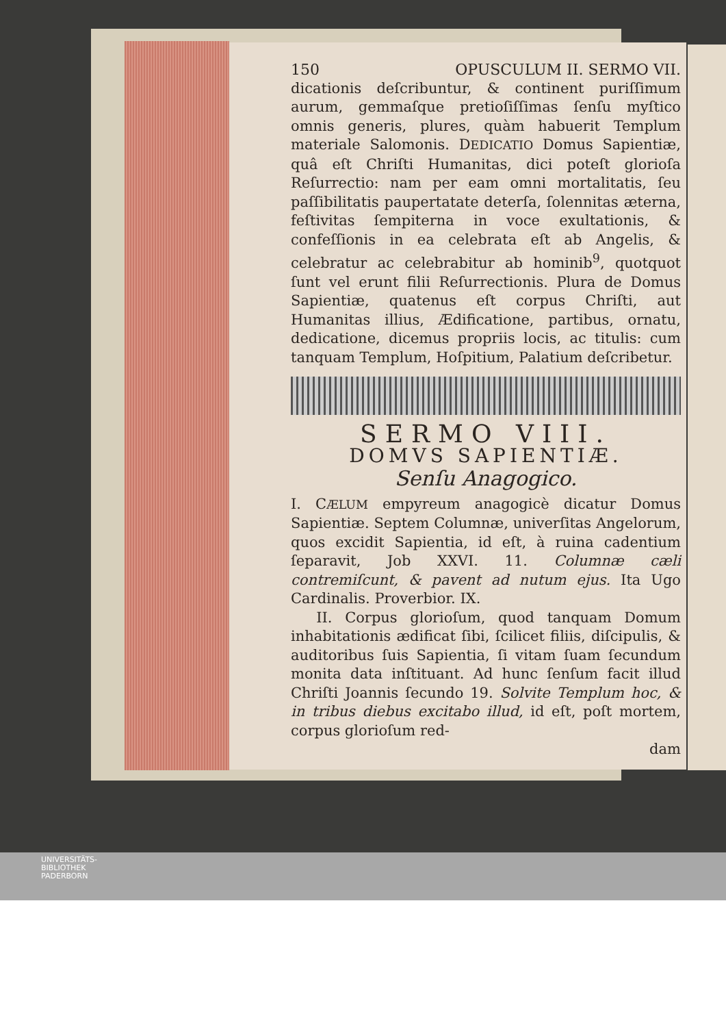150 OPUSCULUM II. SERMO VII.
dicationis deſcribuntur, & continent puriſſimum aurum, gemmaſque pretioſiſſimas ſenſu myſtico omnis generis, plures, quàm habuerit Templum materiale Salomonis. DEDICATIO Domus Sapientiæ, quâ eſt Chriſti Humanitas, dici poteſt glorioſa Reſurrectio: nam per eam omni mortalitatis, ſeu paſſibilitatis paupertatate deterſa, ſolennitas æterna, feſtivitas ſempiterna in voce exultationis, & confeſſionis in ea celebrata eſt ab Angelis, & celebratur ac celebrabitur ab hominib<sup>9</sup>, quotquot ſunt vel erunt filii Reſurrectionis. Plura de Domus Sapientiæ, quatenus eſt corpus Chriſti, aut Humanitas illius, Ædificatione, partibus, ornatu, dedicatione, dicemus propriis locis, ac titulis: cum tanquam Templum, Hoſpitium, Palatium deſcribetur.
SERMO VIII.
DOMVS SAPIENTIÆ.
Senſu Anagogico.
I. CÆLUM empyreum anagogicè dicatur Domus Sapientiæ. Septem Columnæ, univerſitas Angelorum, quos excidit Sapientia, id eſt, à ruina cadentium ſeparavit, Job XXVI. 11. Columnæ cæli contremiſcunt, & pavent ad nutum ejus. Ita Ugo Cardinalis. Proverbior. IX.
II. Corpus glorioſum, quod tanquam Domum inhabitationis ædificat ſibi, ſcilicet filiis, diſcipulis, & auditoribus ſuis Sapientia, ſi vitam ſuam ſecundum monita data inſtituant. Ad hunc ſenſum facit illud Chriſti Joannis ſecundo 19. Solvite Templum hoc, & in tribus diebus excitabo illud, id eſt, poſt mortem, corpus glorioſum red-
dam
UNIVERSITÄTS-
BIBLIOTHEK
PADERBORN